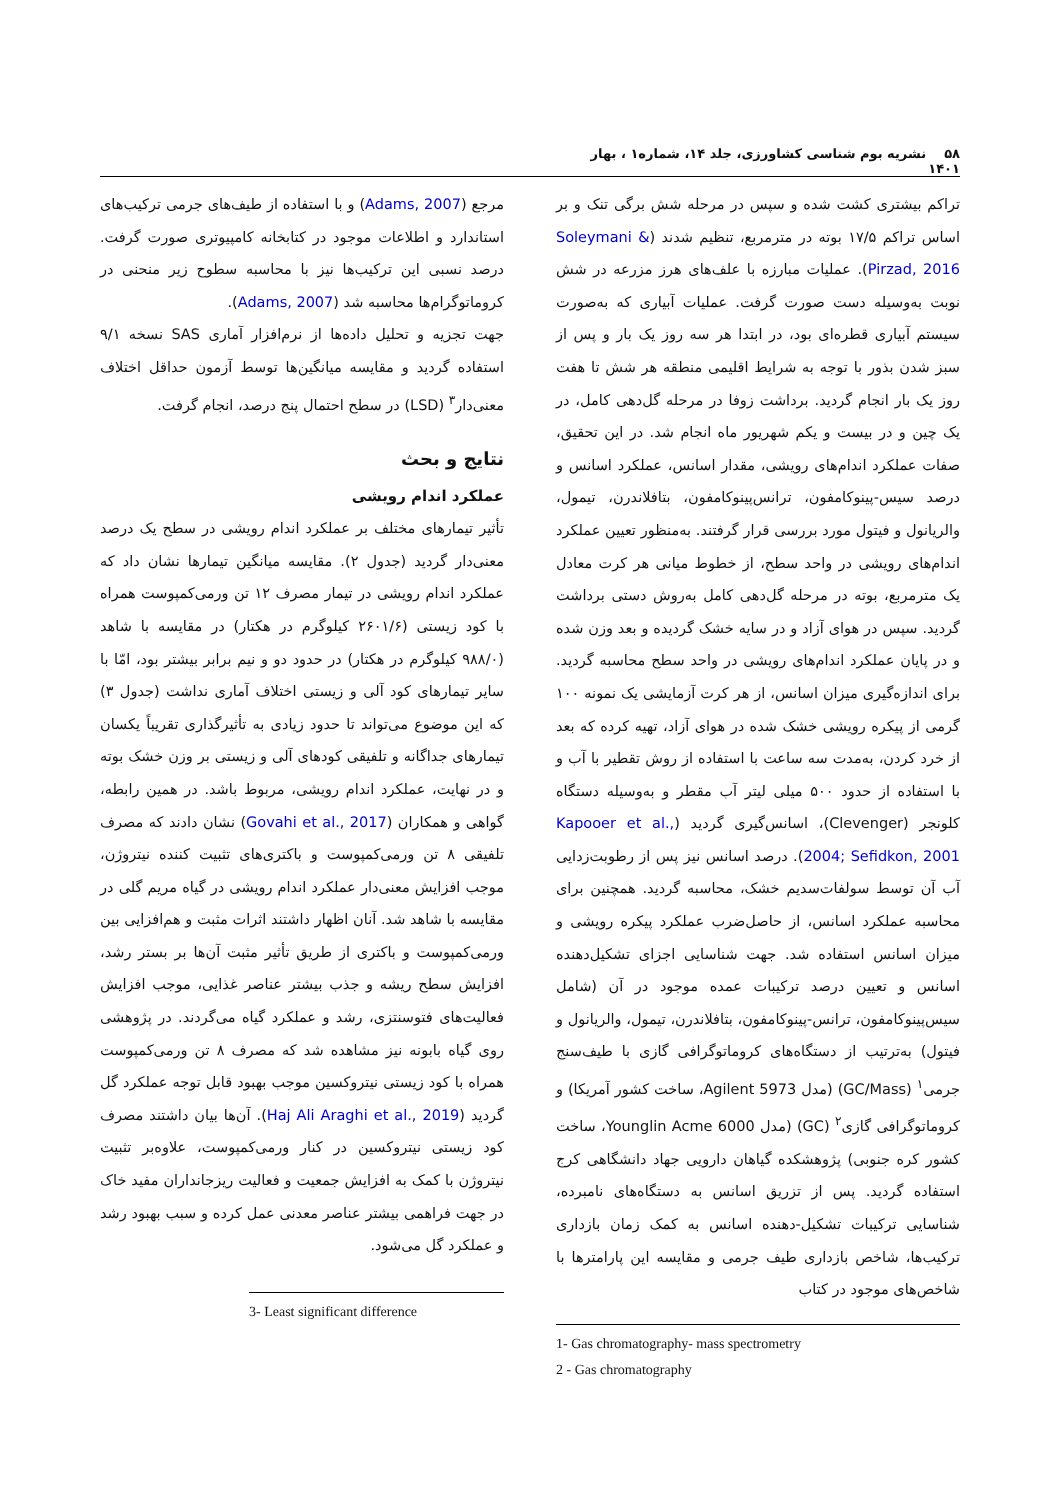۵۸ نشریه بوم شناسی کشاورزی، جلد ۱۴، شماره۱ ، بهار ۱۴۰۱
تراکم بیشتری کشت شده و سپس در مرحله شش برگی تنک و بر اساس تراکم ۱۷/۵ بوته در مترمربع، تنظیم شدند (Soleymani & Pirzad, 2016). عملیات مبارزه با علف‌های هرز مزرعه در شش نوبت به‌وسیله دست صورت گرفت. عملیات آبیاری که به‌صورت سیستم آبیاری قطره‌ای بود، در ابتدا هر سه روز یک بار و پس از سبز شدن بذور با توجه به شرایط اقلیمی منطقه هر شش تا هفت روز یک بار انجام گردید. برداشت زوفا در مرحله گل‌دهی کامل، در یک چین و در بیست و یکم شهریور ماه انجام شد. در این تحقیق، صفات عملکرد اندام‌های رویشی، مقدار اسانس، عملکرد اسانس و درصد سیس-پینوکامفون، ترانس‌پینوکامفون، بتافلاندرن، تیمول، والریانول و فیتول مورد بررسی قرار گرفتند. به‌منظور تعیین عملکرد اندام‌های رویشی در واحد سطح، از خطوط میانی هر کرت معادل یک مترمربع، بوته در مرحله گل‌دهی کامل به‌روش دستی برداشت گردید. سپس در هوای آزاد و در سایه خشک گردیده و بعد وزن شده و در پایان عملکرد اندام‌های رویشی در واحد سطح محاسبه گردید. برای اندازه‌گیری میزان اسانس، از هر کرت آزمایشی یک نمونه ۱۰۰ گرمی از پیکره رویشی خشک شده در هوای آزاد، تهیه کرده که بعد از خرد کردن، به‌مدت سه ساعت با استفاده از روش تقطیر با آب و با استفاده از حدود ۵۰۰ میلی لیتر آب مقطر و به‌وسیله دستگاه کلونجر (Clevenger)، اسانس‌گیری گردید (Kapooer et al., 2004; Sefidkon, 2001). درصد اسانس نیز پس از رطوبت‌زدایی آب آن توسط سولفات‌سدیم خشک، محاسبه گردید. همچنین برای محاسبه عملکرد اسانس، از حاصل‌ضرب عملکرد پیکره رویشی و میزان اسانس استفاده شد. جهت شناسایی اجزای تشکیل‌دهنده اسانس و تعیین درصد ترکیبات عمده موجود در آن (شامل سیس‌پینوکامفون، ترانس-پینوکامفون، بتافلاندرن، تیمول، والریانول و فیتول) به‌ترتیب از دستگاه‌های کروماتوگرافی گازی با طیف‌سنج جرمی<sup>۱</sup> (GC/Mass) (مدل Agilent 5973، ساخت کشور آمریکا) و کروماتوگرافی گازی<sup>۲</sup> (GC) (مدل Younglin Acme 6000، ساخت کشور کره جنوبی) پژوهشکده گیاهان دارویی جهاد دانشگاهی کرج استفاده گردید. پس از تزریق اسانس به دستگاه‌های نامبرده، شناسایی ترکیبات تشکیل-دهنده اسانس به کمک زمان بازداری ترکیب‌ها، شاخص بازداری طیف جرمی و مقایسه این پارامترها با شاخص‌های موجود در کتاب
1- Gas chromatography- mass spectrometry
2 - Gas chromatography
مرجع (Adams, 2007) و با استفاده از طیف‌های جرمی ترکیب‌های استاندارد و اطلاعات موجود در کتابخانه کامپیوتری صورت گرفت. درصد نسبی این ترکیب‌ها نیز با محاسبه سطوح زیر منحنی در کروماتوگرام‌ها محاسبه شد (Adams, 2007).
جهت تجزیه و تحلیل داده‌ها از نرم‌افزار آماری SAS نسخه ۹/۱ استفاده گردید و مقایسه میانگین‌ها توسط آزمون حداقل اختلاف معنی‌دار<sup>۳</sup> (LSD) در سطح احتمال پنج درصد، انجام گرفت.
نتایج و بحث
عملکرد اندام رویشی
تأثیر تیمارهای مختلف بر عملکرد اندام رویشی در سطح یک درصد معنی‌دار گردید (جدول ۲). مقایسه میانگین تیمارها نشان داد که عملکرد اندام رویشی در تیمار مصرف ۱۲ تن ورمی‌کمپوست همراه با کود زیستی (۲۶۰۱/۶ کیلوگرم در هکتار) در مقایسه با شاهد (۹۸۸/۰ کیلوگرم در هکتار) در حدود دو و نیم برابر بیشتر بود، امّا با سایر تیمارهای کود آلی و زیستی اختلاف آماری نداشت (جدول ۳) که این موضوع می‌تواند تا حدود زیادی به تأثیرگذاری تقریباً یکسان تیمارهای جداگانه و تلفیقی کودهای آلی و زیستی بر وزن خشک بوته و در نهایت، عملکرد اندام رویشی، مربوط باشد. در همین رابطه، گواهی و همکاران (Govahi et al., 2017) نشان دادند که مصرف تلفیقی ۸ تن ورمی‌کمپوست و باکتری‌های تثبیت کننده نیتروژن، موجب افزایش معنی‌دار عملکرد اندام رویشی در گیاه مریم گلی در مقایسه با شاهد شد. آنان اظهار داشتند اثرات مثبت و هم‌افزایی بین ورمی‌کمپوست و باکتری از طریق تأثیر مثبت آن‌ها بر بستر رشد، افزایش سطح ریشه و جذب بیشتر عناصر غذایی، موجب افزایش فعالیت‌های فتوسنتزی، رشد و عملکرد گیاه می‌گردند. در پژوهشی روی گیاه بابونه نیز مشاهده شد که مصرف ۸ تن ورمی‌کمپوست همراه با کود زیستی نیتروکسین موجب بهبود قابل توجه عملکرد گل گردید (Haj Ali Araghi et al., 2019). آن‌ها بیان داشتند مصرف کود زیستی نیتروکسین در کنار ورمی‌کمپوست، علاوه‌بر تثبیت نیتروژن با کمک به افزایش جمعیت و فعالیت ریزجانداران مفید خاک در جهت فراهمی بیشتر عناصر معدنی عمل کرده و سبب بهبود رشد و عملکرد گل می‌شود.
3- Least significant difference